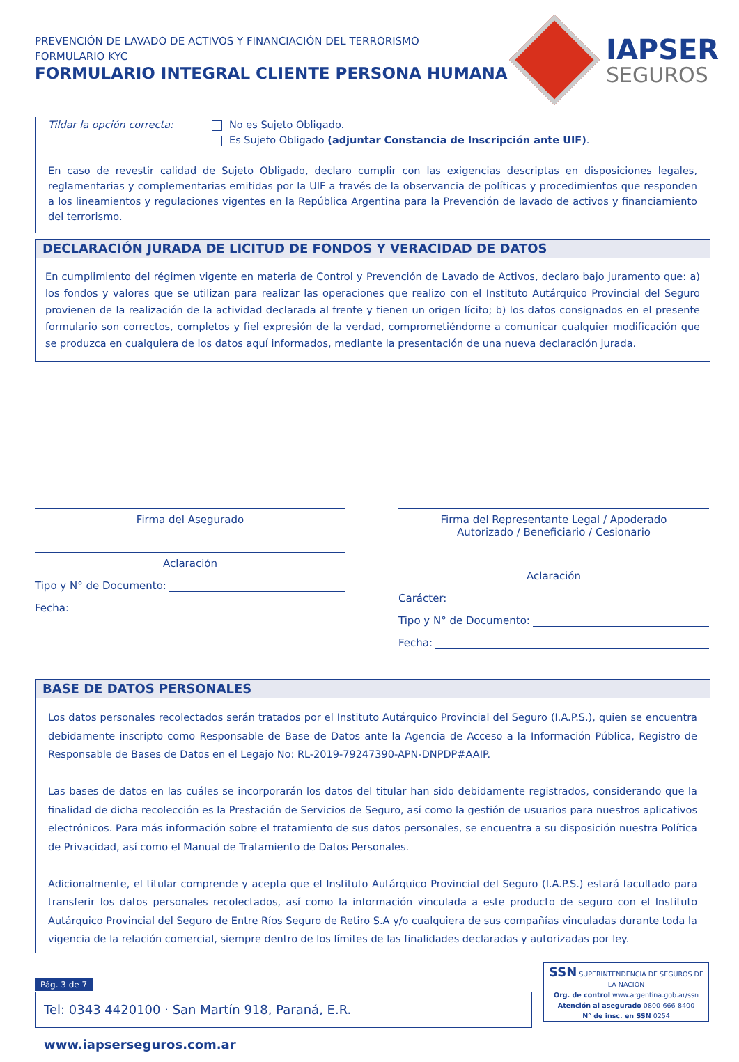PREVENCIÓN DE LAVADO DE ACTIVOS Y FINANCIACIÓN DEL TERRORISMO
FORMULARIO KYC
FORMULARIO INTEGRAL CLIENTE PERSONA HUMANA
IAPSER
SEGUROS
Tildar la opción correcta: No es Sujeto Obligado.
Es Sujeto Obligado (adjuntar Constancia de Inscripción ante UIF).
En caso de revestir calidad de Sujeto Obligado, declaro cumplir con las exigencias descriptas en disposiciones legales, reglamentarias y complementarias emitidas por la UIF a través de la observancia de políticas y procedimientos que responden a los lineamientos y regulaciones vigentes en la República Argentina para la Prevención de lavado de activos y financiamiento del terrorismo.
DECLARACIÓN JURADA DE LICITUD DE FONDOS Y VERACIDAD DE DATOS
En cumplimiento del régimen vigente en materia de Control y Prevención de Lavado de Activos, declaro bajo juramento que: a) los fondos y valores que se utilizan para realizar las operaciones que realizo con el Instituto Autárquico Provincial del Seguro provienen de la realización de la actividad declarada al frente y tienen un origen lícito; b) los datos consignados en el presente formulario son correctos, completos y fiel expresión de la verdad, comprometiéndome a comunicar cualquier modificación que se produzca en cualquiera de los datos aquí informados, mediante la presentación de una nueva declaración jurada.
Firma del Asegurado
Aclaración
Tipo y N° de Documento:
Fecha:
Firma del Representante Legal / Apoderado
Autorizado / Beneficiario / Cesionario
Aclaración
Carácter:
Tipo y N° de Documento:
Fecha:
BASE DE DATOS PERSONALES
Los datos personales recolectados serán tratados por el Instituto Autárquico Provincial del Seguro (I.A.P.S.), quien se encuentra debidamente inscripto como Responsable de Base de Datos ante la Agencia de Acceso a la Información Pública, Registro de Responsable de Bases de Datos en el Legajo No: RL-2019-79247390-APN-DNPDP#AAIP.
Las bases de datos en las cuáles se incorporarán los datos del titular han sido debidamente registrados, considerando que la finalidad de dicha recolección es la Prestación de Servicios de Seguro, así como la gestión de usuarios para nuestros aplicativos electrónicos. Para más información sobre el tratamiento de sus datos personales, se encuentra a su disposición nuestra Política de Privacidad, así como el Manual de Tratamiento de Datos Personales.
Adicionalmente, el titular comprende y acepta que el Instituto Autárquico Provincial del Seguro (I.A.P.S.) estará facultado para transferir los datos personales recolectados, así como la información vinculada a este producto de seguro con el Instituto Autárquico Provincial del Seguro de Entre Ríos Seguro de Retiro S.A y/o cualquiera de sus compañías vinculadas durante toda la vigencia de la relación comercial, siempre dentro de los límites de las finalidades declaradas y autorizadas por ley.
Pág. 3 de 7
Tel: 0343 4420100 · San Martín 918, Paraná, E.R. www.iapserseguros.com.ar
SSN SUPERINTENDENCIA DE SEGUROS DE LA NACIÓN
Org. de control www.argentina.gob.ar/ssn
Atención al asegurado 0800-666-8400
N° de insc. en SSN 0254